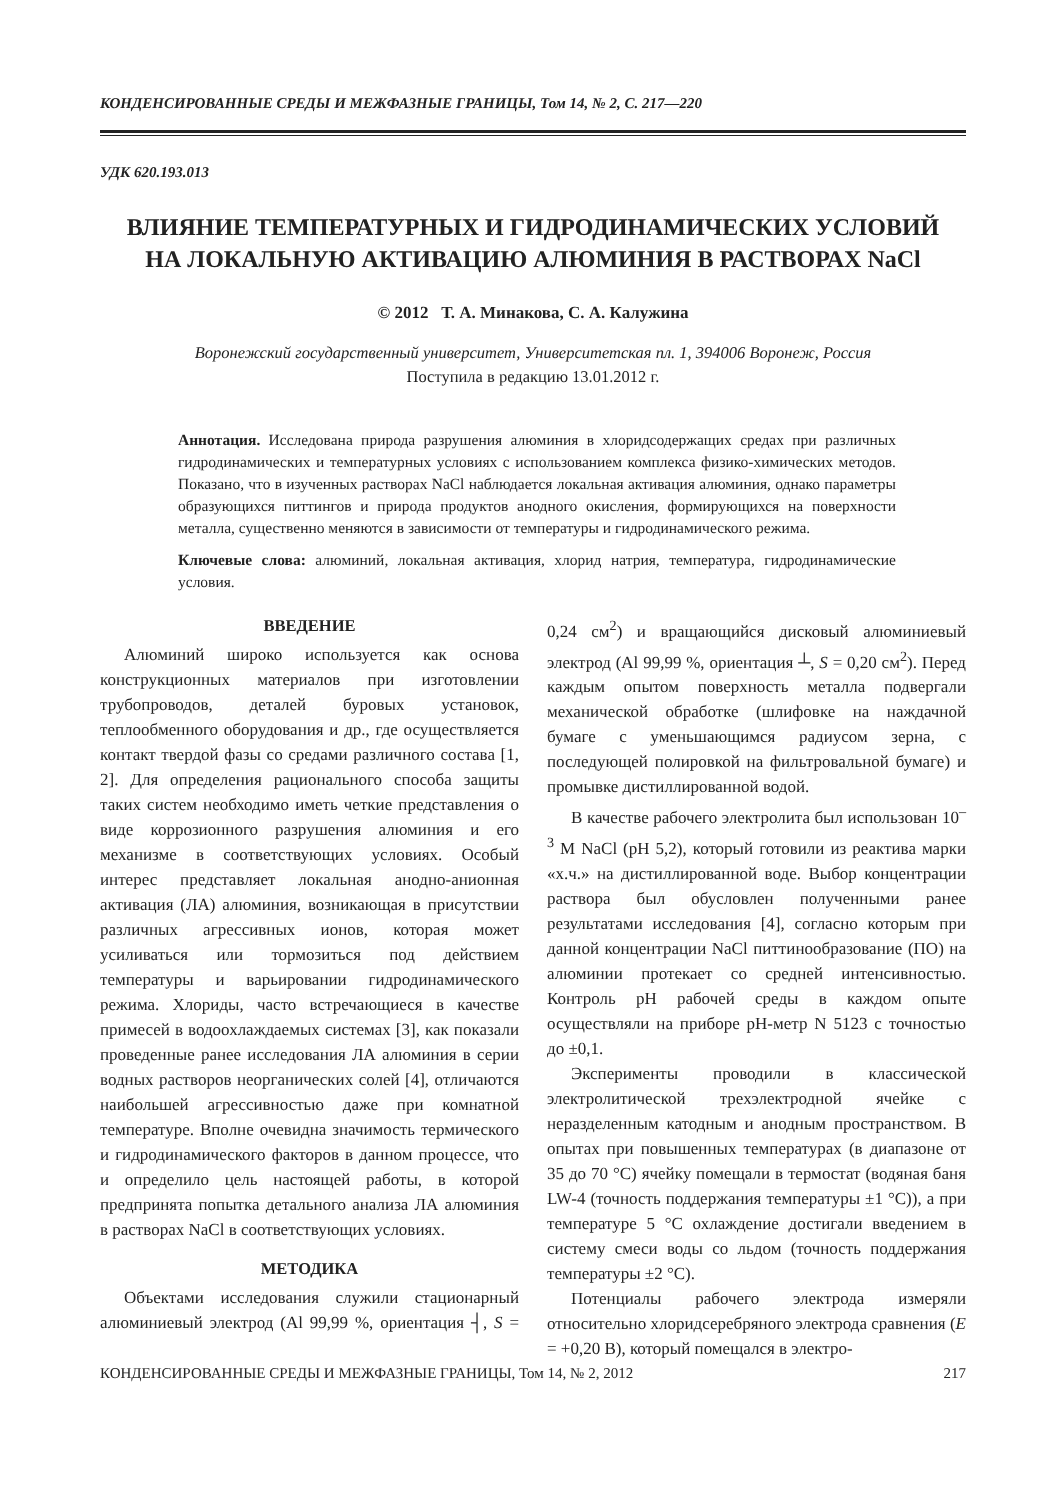КОНДЕНСИРОВАННЫЕ СРЕДЫ И МЕЖФАЗНЫЕ ГРАНИЦЫ, Том 14, № 2, С. 217—220
УДК 620.193.013
ВЛИЯНИЕ ТЕМПЕРАТУРНЫХ И ГИДРОДИНАМИЧЕСКИХ УСЛОВИЙ
НА ЛОКАЛЬНУЮ АКТИВАЦИЮ АЛЮМИНИЯ В РАСТВОРАХ NaCl
© 2012 Т. А. Минакова, С. А. Калужина
Воронежский государственный университет, Университетская пл. 1, 394006 Воронеж, Россия
Поступила в редакцию 13.01.2012 г.
Аннотация. Исследована природа разрушения алюминия в хлоридсодержащих средах при различных гидродинамических и температурных условиях с использованием комплекса физико-химических методов. Показано, что в изученных растворах NaCl наблюдается локальная активация алюминия, однако параметры образующихся питтингов и природа продуктов анодного окисления, формирующихся на поверхности металла, существенно меняются в зависимости от температуры и гидродинамического режима.
Ключевые слова: алюминий, локальная активация, хлорид натрия, температура, гидродинамические условия.
ВВЕДЕНИЕ
Алюминий широко используется как основа конструкционных материалов при изготовлении трубопроводов, деталей буровых установок, теплообменного оборудования и др., где осуществляется контакт твердой фазы со средами различного состава [1, 2]. Для определения рационального способа защиты таких систем необходимо иметь четкие представления о виде коррозионного разрушения алюминия и его механизме в соответствующих условиях. Особый интерес представляет локальная анодно-анионная активация (ЛА) алюминия, возникающая в присутствии различных агрессивных ионов, которая может усиливаться или тормозиться под действием температуры и варьировании гидродинамического режима. Хлориды, часто встречающиеся в качестве примесей в водоохлаждаемых системах [3], как показали проведенные ранее исследования ЛА алюминия в серии водных растворов неорганических солей [4], отличаются наибольшей агрессивностью даже при комнатной температуре. Вполне очевидна значимость термического и гидродинамического факторов в данном процессе, что и определило цель настоящей работы, в которой предпринята попытка детального анализа ЛА алюминия в растворах NaCl в соответствующих условиях.
МЕТОДИКА
Объектами исследования служили стационарный алюминиевый электрод (Al 99,99 %, ориентация ┤, S = 0,24 см<sup>2</sup>) и вращающийся дисковый алюминиевый электрод (Al 99,99 %, ориентация ┴, S = 0,20 см<sup>2</sup>). Перед каждым опытом поверхность металла подвергали механической обработке (шлифовке на наждачной бумаге с уменьшающимся радиусом зерна, с последующей полировкой на фильтровальной бумаге) и промывке дистиллированной водой.
В качестве рабочего электролита был использован 10<sup>–3</sup> M NaCl (pH 5,2), который готовили из реактива марки «х.ч.» на дистиллированной воде. Выбор концентрации раствора был обусловлен полученными ранее результатами исследования [4], согласно которым при данной концентрации NaCl питтинообразование (ПО) на алюминии протекает со средней интенсивностью. Контроль pH рабочей среды в каждом опыте осуществляли на приборе pH-метр N 5123 с точностью до ±0,1.
Эксперименты проводили в классической электролитической трехэлектродной ячейке с неразделенным катодным и анодным пространством. В опытах при повышенных температурах (в диапазоне от 35 до 70 °C) ячейку помещали в термостат (водяная баня LW-4 (точность поддержания температуры ±1 °C)), а при температуре 5 °C охлаждение достигали введением в систему смеси воды со льдом (точность поддержания температуры ±2 °C).
Потенциалы рабочего электрода измеряли относительно хлоридсеребряного электрода сравнения (E = +0,20 В), который помещался в электро-
КОНДЕНСИРОВАННЫЕ СРЕДЫ И МЕЖФАЗНЫЕ ГРАНИЦЫ, Том 14, № 2, 2012 217